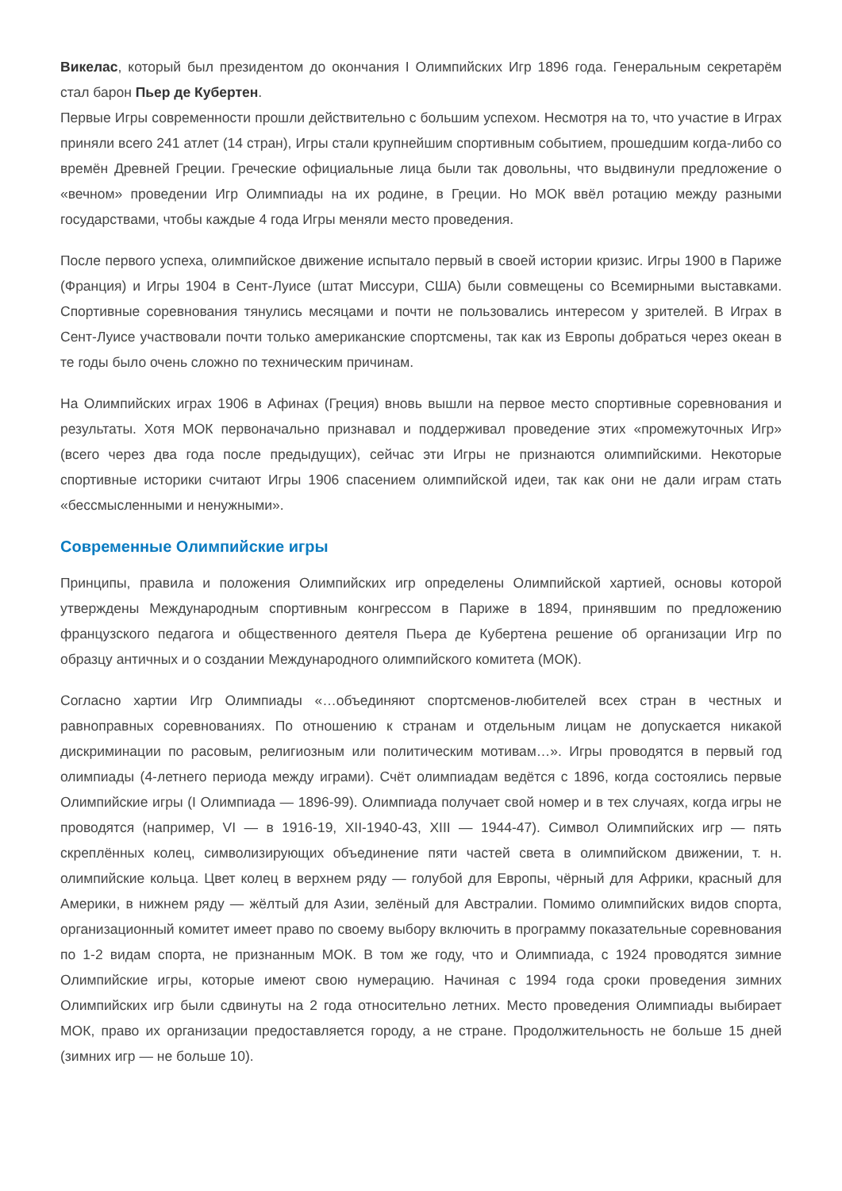Викелас, который был президентом до окончания I Олимпийских Игр 1896 года. Генеральным секретарём стал барон Пьер де Кубертен.
Первые Игры современности прошли действительно с большим успехом. Несмотря на то, что участие в Играх приняли всего 241 атлет (14 стран), Игры стали крупнейшим спортивным событием, прошедшим когда-либо со времён Древней Греции. Греческие официальные лица были так довольны, что выдвинули предложение о «вечном» проведении Игр Олимпиады на их родине, в Греции. Но МОК ввёл ротацию между разными государствами, чтобы каждые 4 года Игры меняли место проведения.
После первого успеха, олимпийское движение испытало первый в своей истории кризис. Игры 1900 в Париже (Франция) и Игры 1904 в Сент-Луисе (штат Миссури, США) были совмещены со Всемирными выставками. Спортивные соревнования тянулись месяцами и почти не пользовались интересом у зрителей. В Играх в Сент-Луисе участвовали почти только американские спортсмены, так как из Европы добраться через океан в те годы было очень сложно по техническим причинам.
На Олимпийских играх 1906 в Афинах (Греция) вновь вышли на первое место спортивные соревнования и результаты. Хотя МОК первоначально признавал и поддерживал проведение этих «промежуточных Игр» (всего через два года после предыдущих), сейчас эти Игры не признаются олимпийскими. Некоторые спортивные историки считают Игры 1906 спасением олимпийской идеи, так как они не дали играм стать «бессмысленными и ненужными».
Современные Олимпийские игры
Принципы, правила и положения Олимпийских игр определены Олимпийской хартией, основы которой утверждены Международным спортивным конгрессом в Париже в 1894, принявшим по предложению французского педагога и общественного деятеля Пьера де Кубертена решение об организации Игр по образцу античных и о создании Международного олимпийского комитета (МОК).
Согласно хартии Игр Олимпиады «…объединяют спортсменов-любителей всех стран в честных и равноправных соревнованиях. По отношению к странам и отдельным лицам не допускается никакой дискриминации по расовым, религиозным или политическим мотивам…». Игры проводятся в первый год олимпиады (4-летнего периода между играми). Счёт олимпиадам ведётся с 1896, когда состоялись первые Олимпийские игры (I Олимпиада — 1896-99). Олимпиада получает свой номер и в тех случаях, когда игры не проводятся (например, VI — в 1916-19, XII-1940-43, XIII — 1944-47). Символ Олимпийских игр — пять скреплённых колец, символизирующих объединение пяти частей света в олимпийском движении, т. н. олимпийские кольца. Цвет колец в верхнем ряду — голубой для Европы, чёрный для Африки, красный для Америки, в нижнем ряду — жёлтый для Азии, зелёный для Австралии. Помимо олимпийских видов спорта, организационный комитет имеет право по своему выбору включить в программу показательные соревнования по 1-2 видам спорта, не признанным МОК. В том же году, что и Олимпиада, с 1924 проводятся зимние Олимпийские игры, которые имеют свою нумерацию. Начиная с 1994 года сроки проведения зимних Олимпийских игр были сдвинуты на 2 года относительно летних. Место проведения Олимпиады выбирает МОК, право их организации предоставляется городу, а не стране. Продолжительность не больше 15 дней (зимних игр — не больше 10).